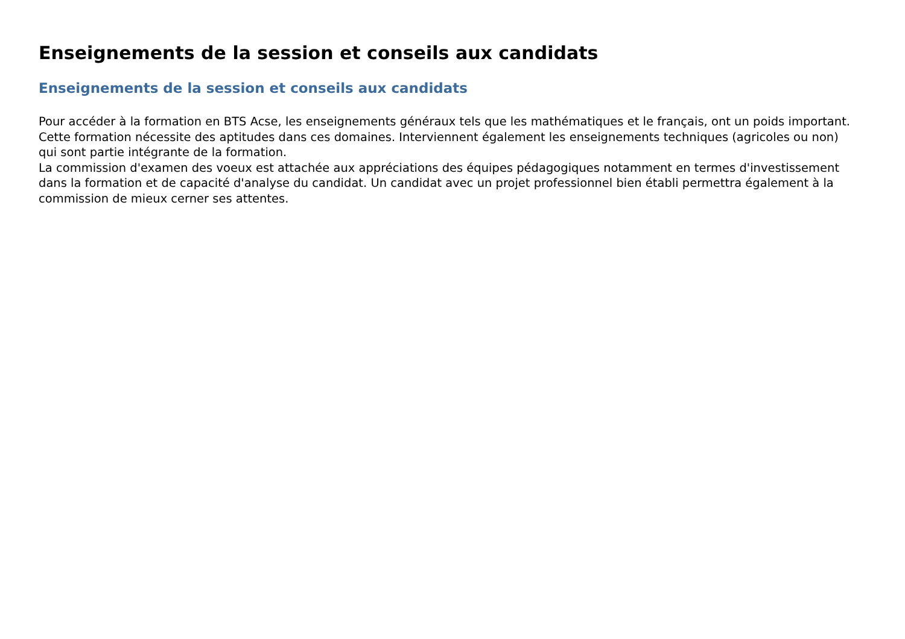Enseignements de la session et conseils aux candidats
Enseignements de la session et conseils aux candidats
Pour accéder à la formation en BTS Acse, les enseignements généraux tels que les mathématiques et le français, ont un poids important. Cette formation nécessite des aptitudes dans ces domaines. Interviennent également les enseignements techniques (agricoles ou non) qui sont partie intégrante de la formation.
La commission d'examen des voeux est attachée aux appréciations des équipes pédagogiques notamment en termes d'investissement dans la formation et de capacité d'analyse du candidat. Un candidat avec un projet professionnel bien établi permettra également à la commission de mieux cerner ses attentes.